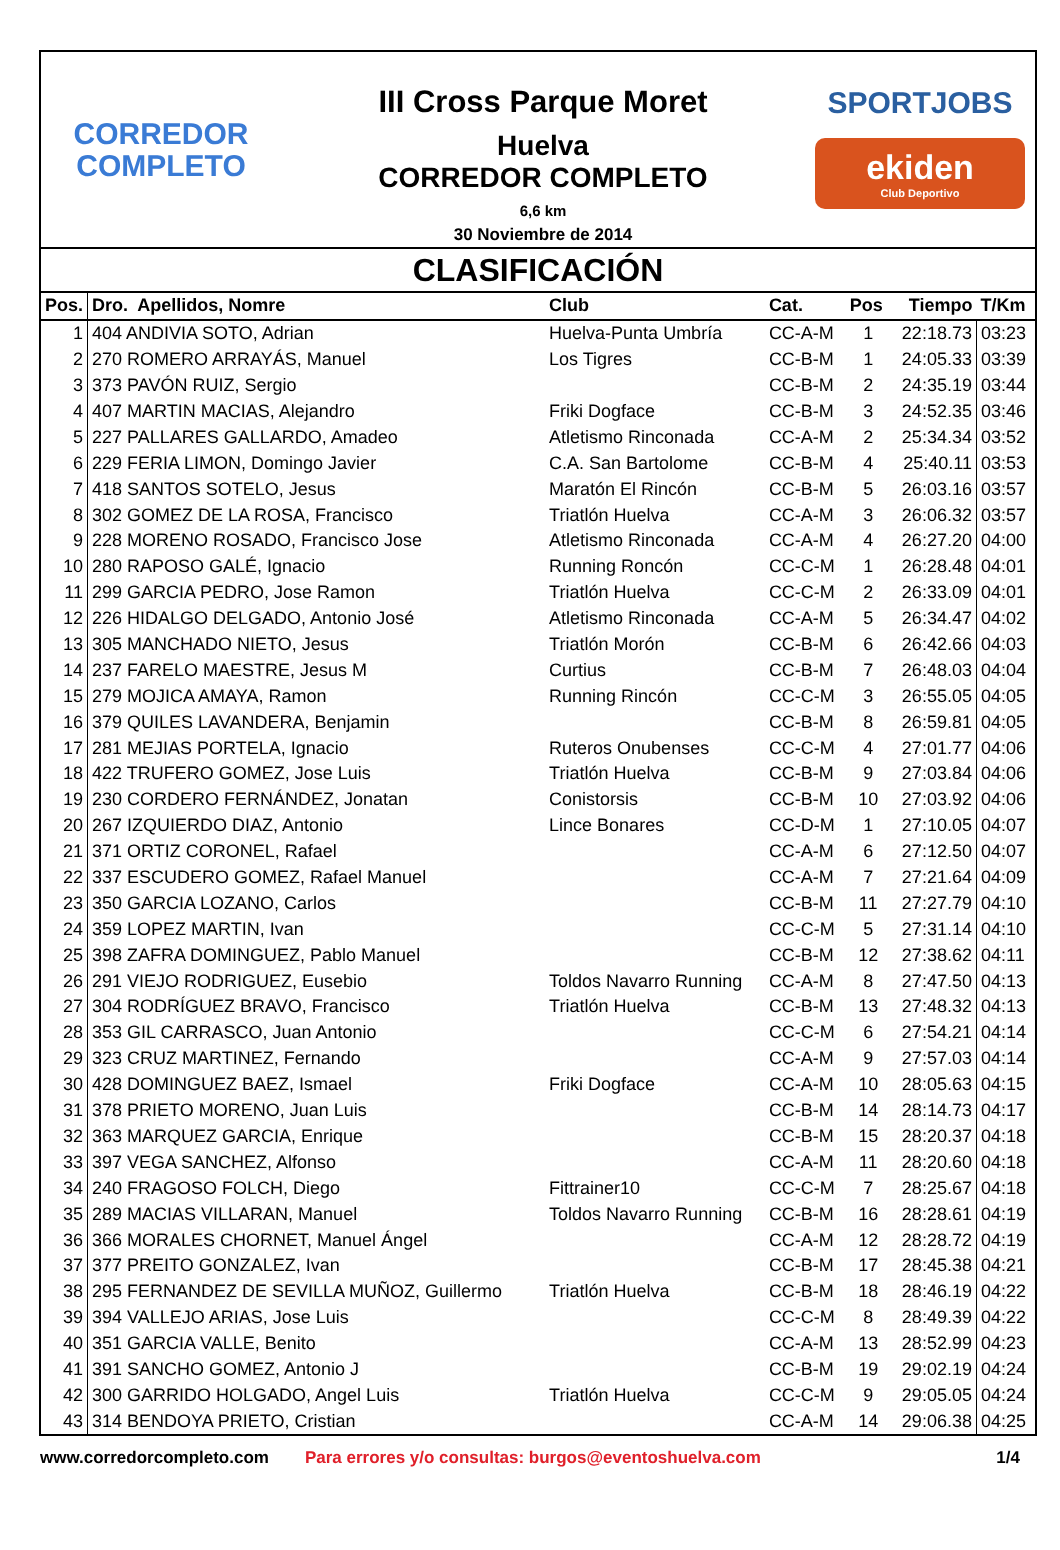CORREDOR
COMPLETO
III Cross Parque Moret
Huelva
CORREDOR COMPLETO
6,6 km
30 Noviembre de 2014
SPORTJOBS
ekiden
Club Deportivo
CLASIFICACIÓN
| Pos. | Dro. Apellidos, Nomre | Club | Cat. | Pos | Tiempo | T/Km |
| --- | --- | --- | --- | --- | --- | --- |
| 1 | 404 ANDIVIA SOTO, Adrian | Huelva-Punta Umbría | CC-A-M | 1 | 22:18.73 | 03:23 |
| 2 | 270 ROMERO ARRAYÁS, Manuel | Los Tigres | CC-B-M | 1 | 24:05.33 | 03:39 |
| 3 | 373 PAVÓN RUIZ, Sergio | | CC-B-M | 2 | 24:35.19 | 03:44 |
| 4 | 407 MARTIN MACIAS, Alejandro | Friki Dogface | CC-B-M | 3 | 24:52.35 | 03:46 |
| 5 | 227 PALLARES GALLARDO, Amadeo | Atletismo Rinconada | CC-A-M | 2 | 25:34.34 | 03:52 |
| 6 | 229 FERIA LIMON, Domingo Javier | C.A. San Bartolome | CC-B-M | 4 | 25:40.11 | 03:53 |
| 7 | 418 SANTOS SOTELO, Jesus | Maratón El Rincón | CC-B-M | 5 | 26:03.16 | 03:57 |
| 8 | 302 GOMEZ DE LA ROSA, Francisco | Triatlón Huelva | CC-A-M | 3 | 26:06.32 | 03:57 |
| 9 | 228 MORENO ROSADO, Francisco Jose | Atletismo Rinconada | CC-A-M | 4 | 26:27.20 | 04:00 |
| 10 | 280 RAPOSO GALÉ, Ignacio | Running Roncón | CC-C-M | 1 | 26:28.48 | 04:01 |
| 11 | 299 GARCIA PEDRO, Jose Ramon | Triatlón Huelva | CC-C-M | 2 | 26:33.09 | 04:01 |
| 12 | 226 HIDALGO DELGADO, Antonio José | Atletismo Rinconada | CC-A-M | 5 | 26:34.47 | 04:02 |
| 13 | 305 MANCHADO NIETO, Jesus | Triatlón Morón | CC-B-M | 6 | 26:42.66 | 04:03 |
| 14 | 237 FARELO MAESTRE, Jesus M | Curtius | CC-B-M | 7 | 26:48.03 | 04:04 |
| 15 | 279 MOJICA AMAYA, Ramon | Running Rincón | CC-C-M | 3 | 26:55.05 | 04:05 |
| 16 | 379 QUILES LAVANDERA, Benjamin | | CC-B-M | 8 | 26:59.81 | 04:05 |
| 17 | 281 MEJIAS PORTELA, Ignacio | Ruteros Onubenses | CC-C-M | 4 | 27:01.77 | 04:06 |
| 18 | 422 TRUFERO GOMEZ, Jose Luis | Triatlón Huelva | CC-B-M | 9 | 27:03.84 | 04:06 |
| 19 | 230 CORDERO FERNÁNDEZ, Jonatan | Conistorsis | CC-B-M | 10 | 27:03.92 | 04:06 |
| 20 | 267 IZQUIERDO DIAZ, Antonio | Lince Bonares | CC-D-M | 1 | 27:10.05 | 04:07 |
| 21 | 371 ORTIZ CORONEL, Rafael | | CC-A-M | 6 | 27:12.50 | 04:07 |
| 22 | 337 ESCUDERO GOMEZ, Rafael Manuel | | CC-A-M | 7 | 27:21.64 | 04:09 |
| 23 | 350 GARCIA LOZANO, Carlos | | CC-B-M | 11 | 27:27.79 | 04:10 |
| 24 | 359 LOPEZ MARTIN, Ivan | | CC-C-M | 5 | 27:31.14 | 04:10 |
| 25 | 398 ZAFRA DOMINGUEZ, Pablo Manuel | | CC-B-M | 12 | 27:38.62 | 04:11 |
| 26 | 291 VIEJO RODRIGUEZ, Eusebio | Toldos Navarro Running | CC-A-M | 8 | 27:47.50 | 04:13 |
| 27 | 304 RODRÍGUEZ BRAVO, Francisco | Triatlón Huelva | CC-B-M | 13 | 27:48.32 | 04:13 |
| 28 | 353 GIL CARRASCO, Juan Antonio | | CC-C-M | 6 | 27:54.21 | 04:14 |
| 29 | 323 CRUZ MARTINEZ, Fernando | | CC-A-M | 9 | 27:57.03 | 04:14 |
| 30 | 428 DOMINGUEZ BAEZ, Ismael | Friki Dogface | CC-A-M | 10 | 28:05.63 | 04:15 |
| 31 | 378 PRIETO MORENO, Juan Luis | | CC-B-M | 14 | 28:14.73 | 04:17 |
| 32 | 363 MARQUEZ GARCIA, Enrique | | CC-B-M | 15 | 28:20.37 | 04:18 |
| 33 | 397 VEGA SANCHEZ, Alfonso | | CC-A-M | 11 | 28:20.60 | 04:18 |
| 34 | 240 FRAGOSO FOLCH, Diego | Fittrainer10 | CC-C-M | 7 | 28:25.67 | 04:18 |
| 35 | 289 MACIAS VILLARAN, Manuel | Toldos Navarro Running | CC-B-M | 16 | 28:28.61 | 04:19 |
| 36 | 366 MORALES CHORNET, Manuel Ángel | | CC-A-M | 12 | 28:28.72 | 04:19 |
| 37 | 377 PREITO GONZALEZ, Ivan | | CC-B-M | 17 | 28:45.38 | 04:21 |
| 38 | 295 FERNANDEZ DE SEVILLA MUÑOZ, Guillermo | Triatlón Huelva | CC-B-M | 18 | 28:46.19 | 04:22 |
| 39 | 394 VALLEJO ARIAS, Jose Luis | | CC-C-M | 8 | 28:49.39 | 04:22 |
| 40 | 351 GARCIA VALLE, Benito | | CC-A-M | 13 | 28:52.99 | 04:23 |
| 41 | 391 SANCHO GOMEZ, Antonio J | | CC-B-M | 19 | 29:02.19 | 04:24 |
| 42 | 300 GARRIDO HOLGADO, Angel Luis | Triatlón Huelva | CC-C-M | 9 | 29:05.05 | 04:24 |
| 43 | 314 BENDOYA PRIETO, Cristian | | CC-A-M | 14 | 29:06.38 | 04:25 |
www.corredorcompleto.com Para errores y/o consultas: burgos@eventoshuelva.com 1/4